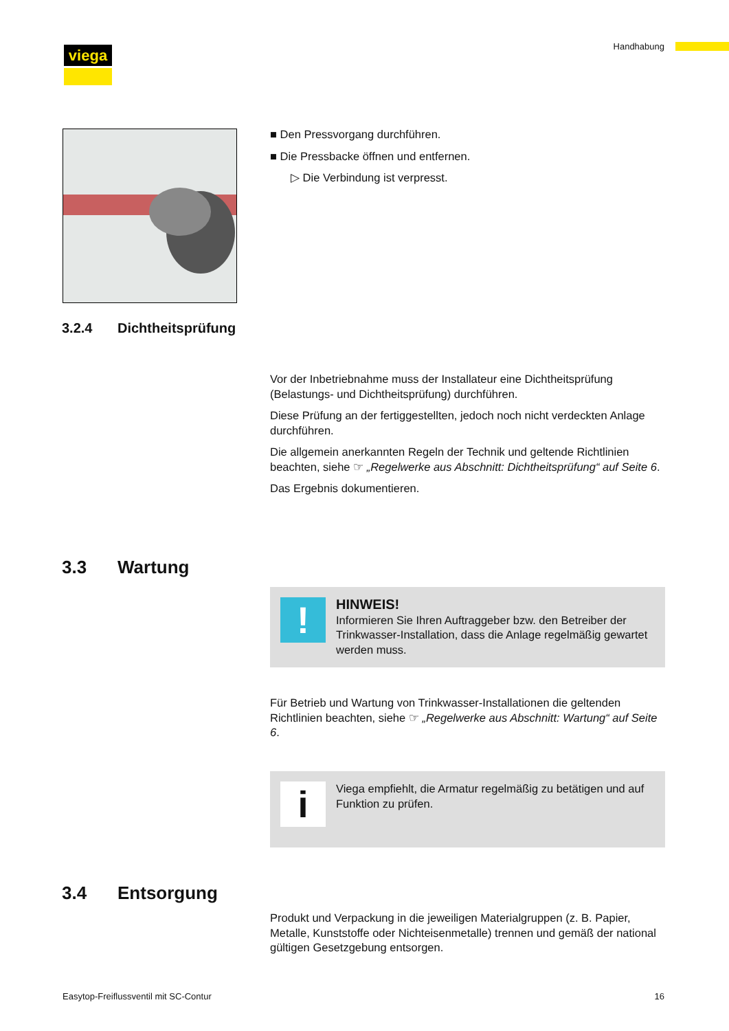viega Handhabung
■ Den Pressvorgang durchführen.
■ Die Pressbacke öffnen und entfernen.
▷ Die Verbindung ist verpresst.
3.2.4 Dichtheitsprüfung
Vor der Inbetriebnahme muss der Installateur eine Dichtheitsprüfung (Belastungs- und Dichtheitsprüfung) durchführen.
Diese Prüfung an der fertiggestellten, jedoch noch nicht verdeckten Anlage durchführen.
Die allgemein anerkannten Regeln der Technik und geltende Richtlinien beachten, siehe ☞ „Regelwerke aus Abschnitt: Dichtheitsprüfung“ auf Seite 6.
Das Ergebnis dokumentieren.
3.3 Wartung
!
HINWEIS!
Informieren Sie Ihren Auftraggeber bzw. den Betreiber der Trinkwasser-Installation, dass die Anlage regelmäßig gewartet werden muss.
Für Betrieb und Wartung von Trinkwasser-Installationen die geltenden Richtlinien beachten, siehe ☞ „Regelwerke aus Abschnitt: Wartung“ auf Seite 6.
i
Viega empfiehlt, die Armatur regelmäßig zu betätigen und auf Funktion zu prüfen.
3.4 Entsorgung
Produkt und Verpackung in die jeweiligen Materialgruppen (z. B. Papier, Metalle, Kunststoffe oder Nichteisenmetalle) trennen und gemäß der national gültigen Gesetzgebung entsorgen.
Easytop-Freiflussventil mit SC-Contur
16